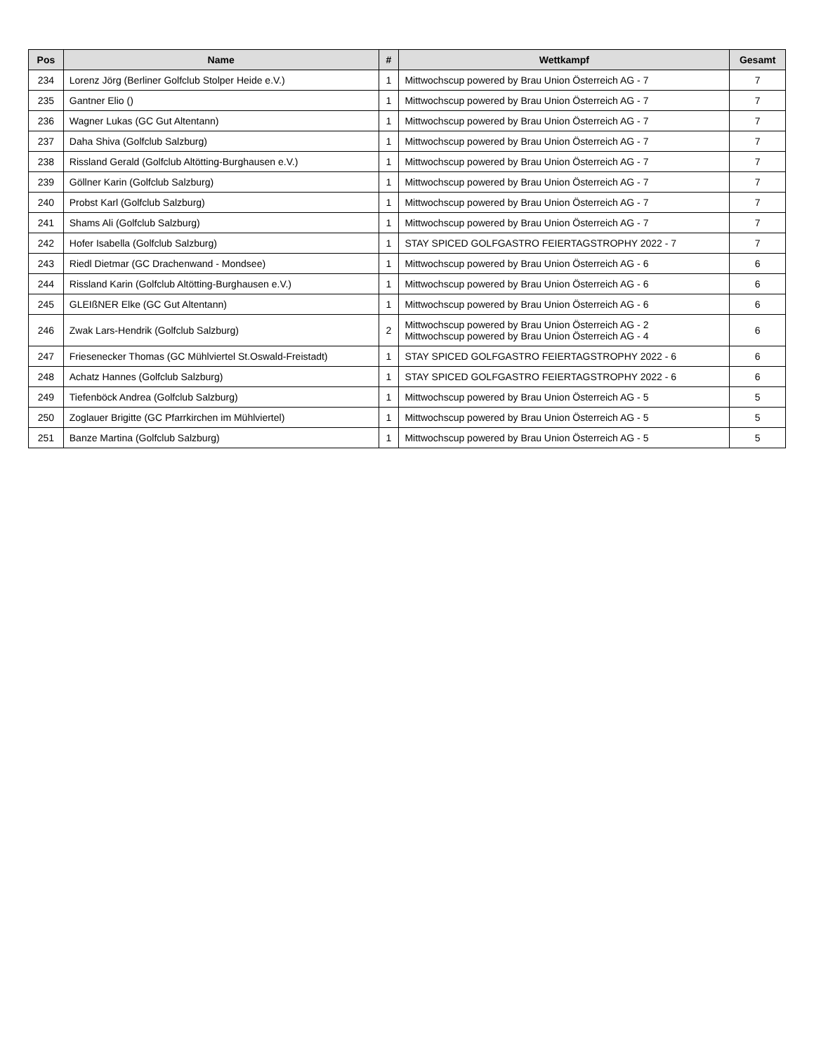| Pos | Name | # | Wettkampf | Gesamt |
| --- | --- | --- | --- | --- |
| 234 | Lorenz Jörg (Berliner Golfclub Stolper Heide e.V.) | 1 | Mittwochscup powered by Brau Union Österreich AG - 7 | 7 |
| 235 | Gantner Elio () | 1 | Mittwochscup powered by Brau Union Österreich AG - 7 | 7 |
| 236 | Wagner Lukas (GC Gut Altentann) | 1 | Mittwochscup powered by Brau Union Österreich AG - 7 | 7 |
| 237 | Daha Shiva (Golfclub Salzburg) | 1 | Mittwochscup powered by Brau Union Österreich AG - 7 | 7 |
| 238 | Rissland Gerald (Golfclub Altötting-Burghausen e.V.) | 1 | Mittwochscup powered by Brau Union Österreich AG - 7 | 7 |
| 239 | Göllner Karin (Golfclub Salzburg) | 1 | Mittwochscup powered by Brau Union Österreich AG - 7 | 7 |
| 240 | Probst Karl (Golfclub Salzburg) | 1 | Mittwochscup powered by Brau Union Österreich AG - 7 | 7 |
| 241 | Shams Ali (Golfclub Salzburg) | 1 | Mittwochscup powered by Brau Union Österreich AG - 7 | 7 |
| 242 | Hofer Isabella (Golfclub Salzburg) | 1 | STAY SPICED GOLFGASTRO FEIERTAGSTROPHY 2022 - 7 | 7 |
| 243 | Riedl Dietmar (GC Drachenwand - Mondsee) | 1 | Mittwochscup powered by Brau Union Österreich AG - 6 | 6 |
| 244 | Rissland Karin (Golfclub Altötting-Burghausen e.V.) | 1 | Mittwochscup powered by Brau Union Österreich AG - 6 | 6 |
| 245 | GLEIßNER Elke (GC Gut Altentann) | 1 | Mittwochscup powered by Brau Union Österreich AG - 6 | 6 |
| 246 | Zwak Lars-Hendrik (Golfclub Salzburg) | 2 | Mittwochscup powered by Brau Union Österreich AG - 2 Mittwochscup powered by Brau Union Österreich AG - 4 | 6 |
| 247 | Friesenecker Thomas (GC Mühlviertel St.Oswald-Freistadt) | 1 | STAY SPICED GOLFGASTRO FEIERTAGSTROPHY 2022 - 6 | 6 |
| 248 | Achatz Hannes (Golfclub Salzburg) | 1 | STAY SPICED GOLFGASTRO FEIERTAGSTROPHY 2022 - 6 | 6 |
| 249 | Tiefenböck Andrea (Golfclub Salzburg) | 1 | Mittwochscup powered by Brau Union Österreich AG - 5 | 5 |
| 250 | Zoglauer Brigitte (GC Pfarrkirchen im Mühlviertel) | 1 | Mittwochscup powered by Brau Union Österreich AG - 5 | 5 |
| 251 | Banze Martina (Golfclub Salzburg) | 1 | Mittwochscup powered by Brau Union Österreich AG - 5 | 5 |